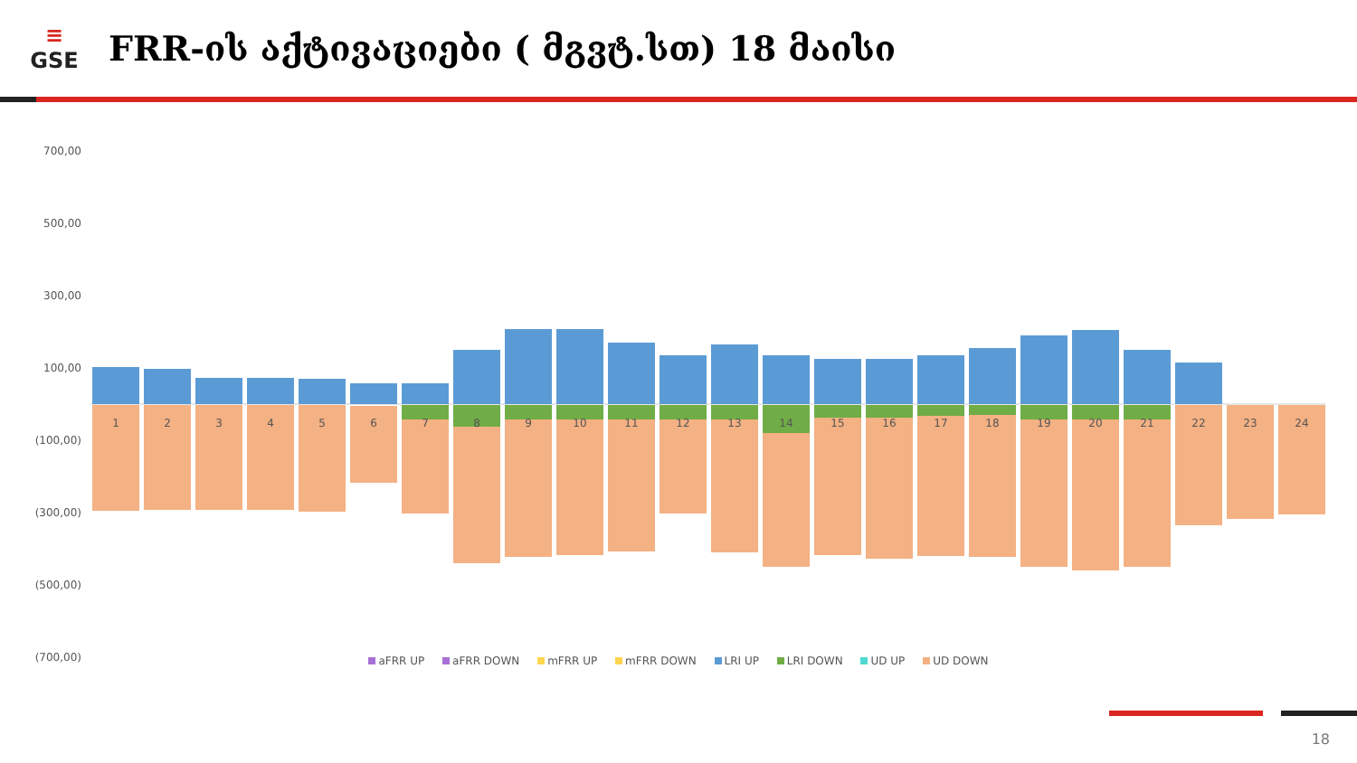≡
GSE
FRR-ის აქტივაციები ( მგვტ.სთ) 18 მაისი
700,00
500,00
300,00
100,00
(100,00)
(300,00)
(500,00)
(700,00)
1
2
3
4
5
6
7
8
9
10
11
12
13
14
15
16
17
18
19
20
21
22
23
24
aFRR UP aFRR DOWN mFRR UP mFRR DOWN LRI UP LRI DOWN UD UP UD DOWN
18